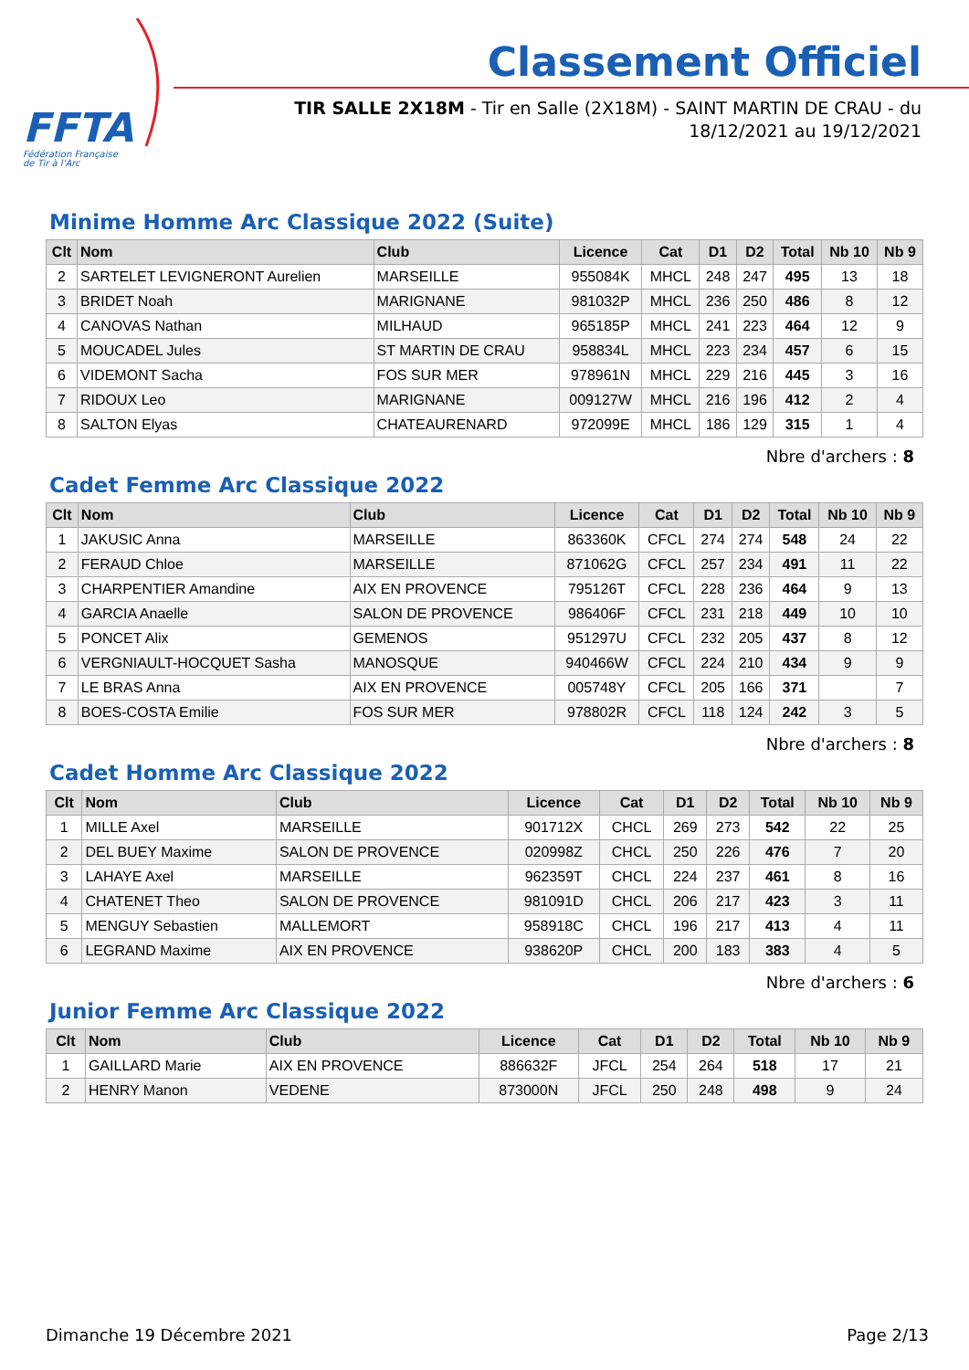FFTA
Fédération Française
de Tir à l'Arc
Classement Officiel
TIR SALLE 2X18M - Tir en Salle (2X18M) - SAINT MARTIN DE CRAU - du 18/12/2021 au 19/12/2021
Minime Homme Arc Classique 2022 (Suite)
| Clt | Nom | Club | Licence | Cat | D1 | D2 | Total | Nb 10 | Nb 9 |
| --- | --- | --- | --- | --- | --- | --- | --- | --- | --- |
| 2 | SARTELET LEVIGNERONT Aurelien | MARSEILLE | 955084K | MHCL | 248 | 247 | 495 | 13 | 18 |
| 3 | BRIDET Noah | MARIGNANE | 981032P | MHCL | 236 | 250 | 486 | 8 | 12 |
| 4 | CANOVAS Nathan | MILHAUD | 965185P | MHCL | 241 | 223 | 464 | 12 | 9 |
| 5 | MOUCADEL Jules | ST MARTIN DE CRAU | 958834L | MHCL | 223 | 234 | 457 | 6 | 15 |
| 6 | VIDEMONT Sacha | FOS SUR MER | 978961N | MHCL | 229 | 216 | 445 | 3 | 16 |
| 7 | RIDOUX Leo | MARIGNANE | 009127W | MHCL | 216 | 196 | 412 | 2 | 4 |
| 8 | SALTON Elyas | CHATEAURENARD | 972099E | MHCL | 186 | 129 | 315 | 1 | 4 |
Nbre d'archers : 8
Cadet Femme Arc Classique 2022
| Clt | Nom | Club | Licence | Cat | D1 | D2 | Total | Nb 10 | Nb 9 |
| --- | --- | --- | --- | --- | --- | --- | --- | --- | --- |
| 1 | JAKUSIC Anna | MARSEILLE | 863360K | CFCL | 274 | 274 | 548 | 24 | 22 |
| 2 | FERAUD Chloe | MARSEILLE | 871062G | CFCL | 257 | 234 | 491 | 11 | 22 |
| 3 | CHARPENTIER Amandine | AIX EN PROVENCE | 795126T | CFCL | 228 | 236 | 464 | 9 | 13 |
| 4 | GARCIA Anaelle | SALON DE PROVENCE | 986406F | CFCL | 231 | 218 | 449 | 10 | 10 |
| 5 | PONCET Alix | GEMENOS | 951297U | CFCL | 232 | 205 | 437 | 8 | 12 |
| 6 | VERGNIAULT-HOCQUET Sasha | MANOSQUE | 940466W | CFCL | 224 | 210 | 434 | 9 | 9 |
| 7 | LE BRAS Anna | AIX EN PROVENCE | 005748Y | CFCL | 205 | 166 | 371 | | 7 |
| 8 | BOES-COSTA Emilie | FOS SUR MER | 978802R | CFCL | 118 | 124 | 242 | 3 | 5 |
Nbre d'archers : 8
Cadet Homme Arc Classique 2022
| Clt | Nom | Club | Licence | Cat | D1 | D2 | Total | Nb 10 | Nb 9 |
| --- | --- | --- | --- | --- | --- | --- | --- | --- | --- |
| 1 | MILLE Axel | MARSEILLE | 901712X | CHCL | 269 | 273 | 542 | 22 | 25 |
| 2 | DEL BUEY Maxime | SALON DE PROVENCE | 020998Z | CHCL | 250 | 226 | 476 | 7 | 20 |
| 3 | LAHAYE Axel | MARSEILLE | 962359T | CHCL | 224 | 237 | 461 | 8 | 16 |
| 4 | CHATENET Theo | SALON DE PROVENCE | 981091D | CHCL | 206 | 217 | 423 | 3 | 11 |
| 5 | MENGUY Sebastien | MALLEMORT | 958918C | CHCL | 196 | 217 | 413 | 4 | 11 |
| 6 | LEGRAND Maxime | AIX EN PROVENCE | 938620P | CHCL | 200 | 183 | 383 | 4 | 5 |
Nbre d'archers : 6
Junior Femme Arc Classique 2022
| Clt | Nom | Club | Licence | Cat | D1 | D2 | Total | Nb 10 | Nb 9 |
| --- | --- | --- | --- | --- | --- | --- | --- | --- | --- |
| 1 | GAILLARD Marie | AIX EN PROVENCE | 886632F | JFCL | 254 | 264 | 518 | 17 | 21 |
| 2 | HENRY Manon | VEDENE | 873000N | JFCL | 250 | 248 | 498 | 9 | 24 |
Dimanche 19 Décembre 2021 Page 2/13